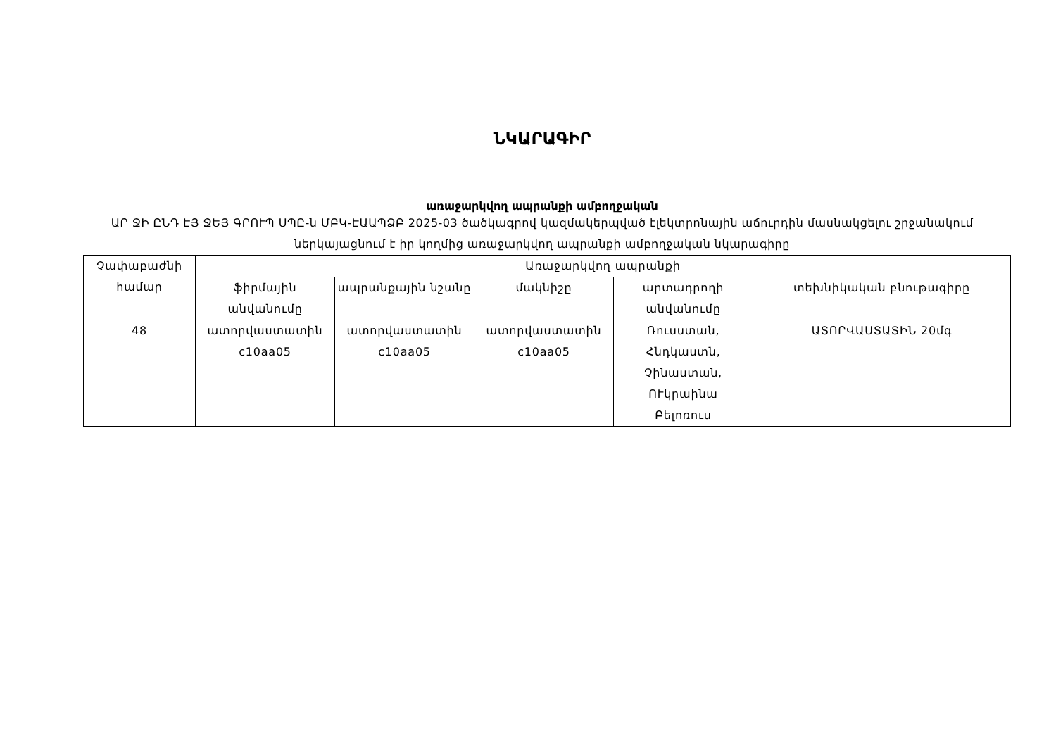ՆԿԱՐԱԳԻՐ
առաջարկվող ապրանքի ամբողջական
ԱՐ ՋԻ ԸՆԴ ԷՅ ՋԵՅ ԳՐՈՒՊ ՍՊԸ-ն ՄԲԿ-ԷԱԱՊՁԲ 2025-03 ծածկագրով կազմակերպված էլեկտրոնային աճուրդին մասնակցելու շրջանակում ներկայացնում է իր կողմից առաջարկվող ապրանքի ամբողջական նկարագիրը
| Չափաբաժնի համար | Առաջարկվող ապրանքի | | | | |
| --- | --- | --- | --- | --- | --- |
| | ֆիրմային անվանումը | ապրանքային նշանը | մակնիշը | արտադրողի անվանումը | տեխնիկական բնութագիրը |
| 48 | ատորվաստատին c10aa05 | ատորվաստատին c10aa05 | ատորվաստատին c10aa05 | Ռուսստան, Հնդկաստն, Չինաստան, ՈՒկրաինա Բելոռուս | ԱՏՈՐՎԱՍՏԱՏԻՆ 20մգ |